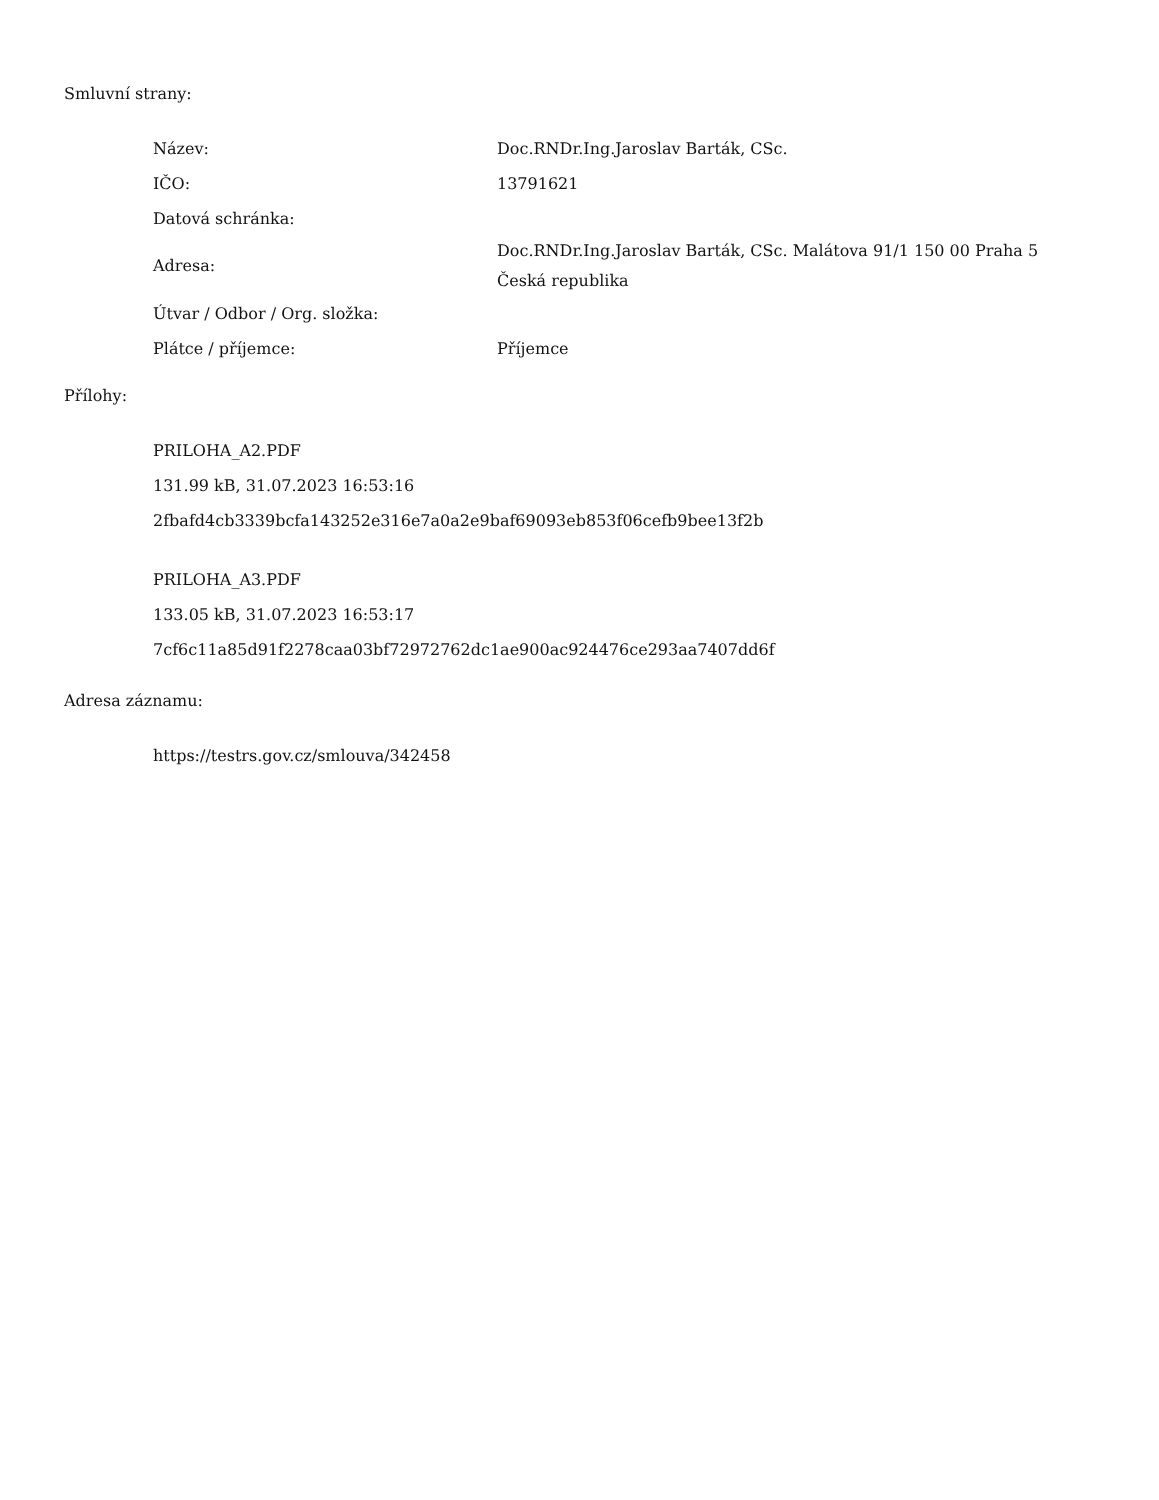Smluvní strany:
| Název: | Doc.RNDr.Ing.Jaroslav Barták, CSc. |
| IČO: | 13791621 |
| Datová schránka: | |
| Adresa: | Doc.RNDr.Ing.Jaroslav Barták, CSc. Malátova 91/1 150 00 Praha 5 Česká republika |
| Útvar / Odbor / Org. složka: | |
| Plátce / příjemce: | Příjemce |
Přílohy:
PRILOHA_A2.PDF
131.99 kB, 31.07.2023 16:53:16
2fbafd4cb3339bcfa143252e316e7a0a2e9baf69093eb853f06cefb9bee13f2b
PRILOHA_A3.PDF
133.05 kB, 31.07.2023 16:53:17
7cf6c11a85d91f2278caa03bf72972762dc1ae900ac924476ce293aa7407dd6f
Adresa záznamu:
https://testrs.gov.cz/smlouva/342458